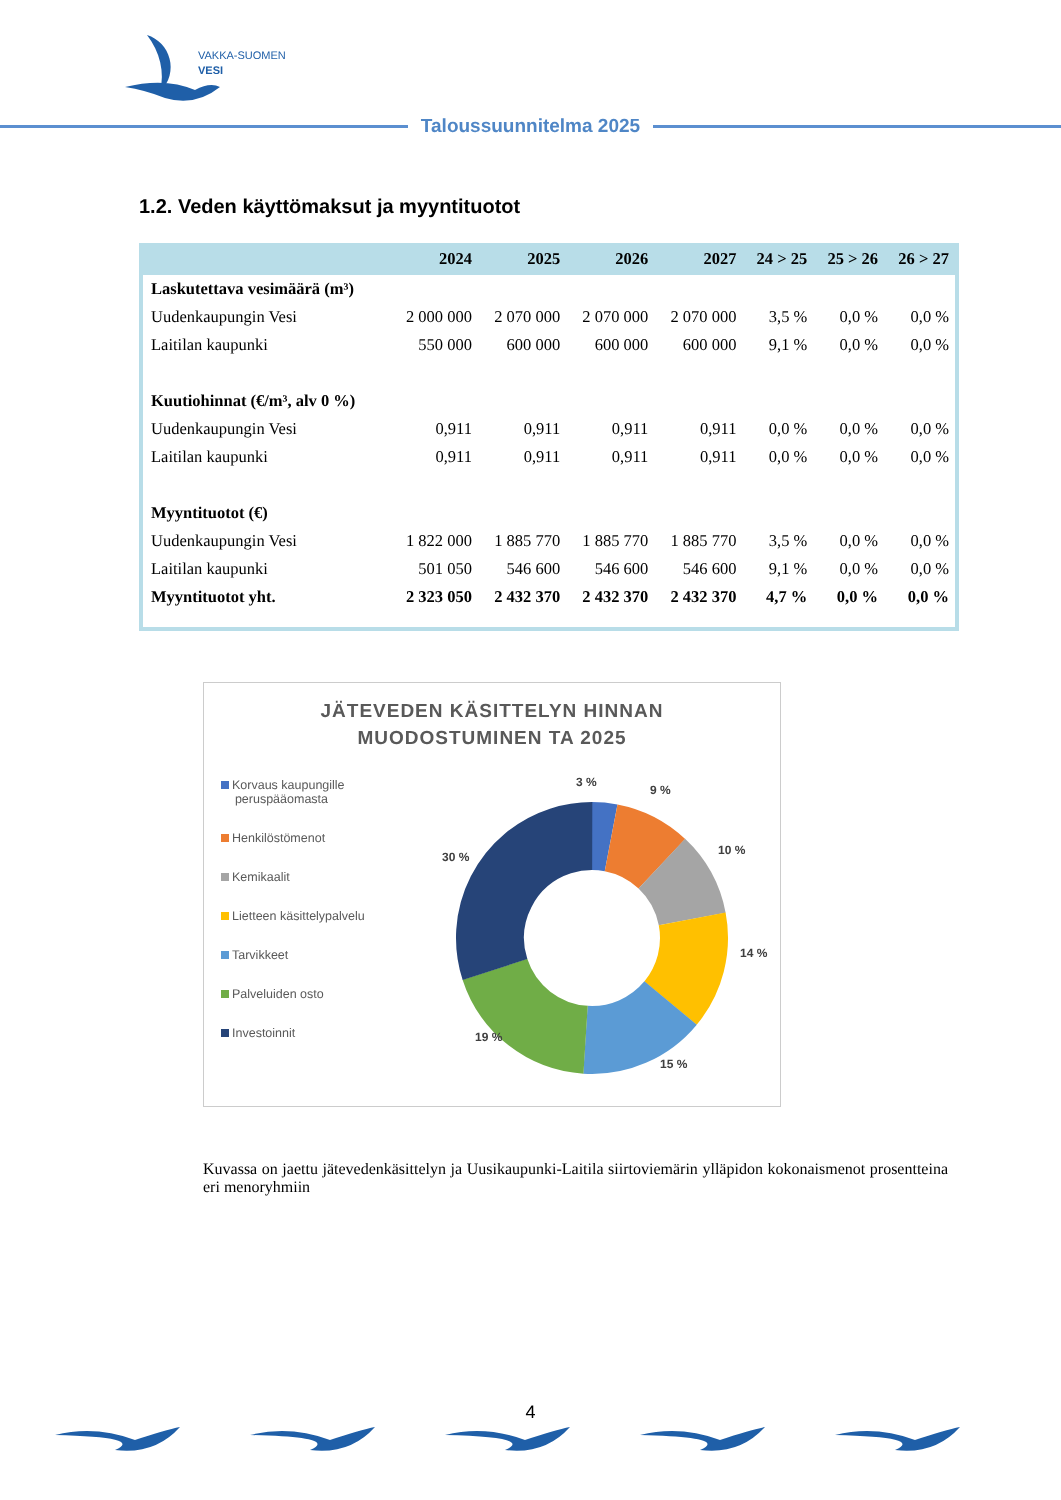VAKKA-SUOMEN
VESI
Taloussuunnitelma 2025
1.2. Veden käyttömaksut ja myyntituotot
| | 2024 | 2025 | 2026 | 2027 | 24 > 25 | 25 > 26 | 26 > 27 |
| --- | --- | --- | --- | --- | --- | --- | --- |
| Laskutettava vesimäärä (m³) | | | | | | | |
| Uudenkaupungin Vesi | 2 000 000 | 2 070 000 | 2 070 000 | 2 070 000 | 3,5 % | 0,0 % | 0,0 % |
| Laitilan kaupunki | 550 000 | 600 000 | 600 000 | 600 000 | 9,1 % | 0,0 % | 0,0 % |
| Kuutiohinnat (€/m³, alv 0 %) | | | | | | | |
| Uudenkaupungin Vesi | 0,911 | 0,911 | 0,911 | 0,911 | 0,0 % | 0,0 % | 0,0 % |
| Laitilan kaupunki | 0,911 | 0,911 | 0,911 | 0,911 | 0,0 % | 0,0 % | 0,0 % |
| Myyntituotot (€) | | | | | | | |
| Uudenkaupungin Vesi | 1 822 000 | 1 885 770 | 1 885 770 | 1 885 770 | 3,5 % | 0,0 % | 0,0 % |
| Laitilan kaupunki | 501 050 | 546 600 | 546 600 | 546 600 | 9,1 % | 0,0 % | 0,0 % |
| Myyntituotot yht. | 2 323 050 | 2 432 370 | 2 432 370 | 2 432 370 | 4,7 % | 0,0 % | 0,0 % |
JÄTEVEDEN KÄSITTELYN HINNAN
MUODOSTUMINEN TA 2025
Korvaus kaupungille
peruspääomasta
Henkilöstömenot
Kemikaalit
Lietteen käsittelypalvelu
Tarvikkeet
Palveluiden osto
Investoinnit
3 %
9 %
10 %
14 %
15 %
19 %
30 %
Kuvassa on jaettu jätevedenkäsittelyn ja Uusikaupunki-Laitila siirtoviemärin ylläpidon kokonaismenot prosentteina eri menoryhmiin
4